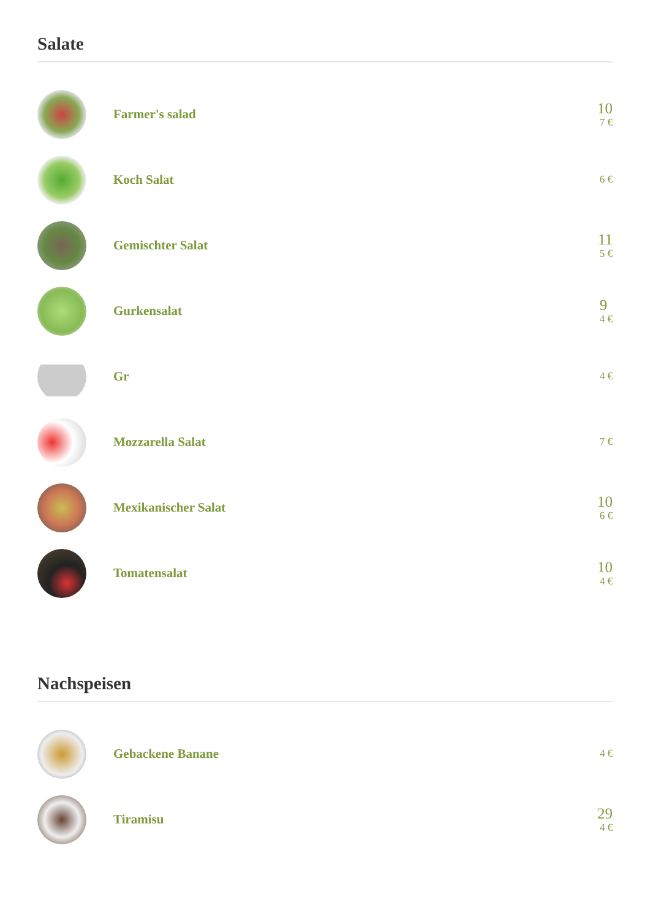Salate
Farmer's salad
10
7 €
Koch Salat
6 €
Gemischter Salat
11
5 €
Gurkensalat
9
4 €
Gr
4 €
Mozzarella Salat
7 €
Mexikanischer Salat
10
6 €
Tomatensalat
10
4 €
Nachspeisen
Gebackene Banane
4 €
Tiramisu
29
4 €